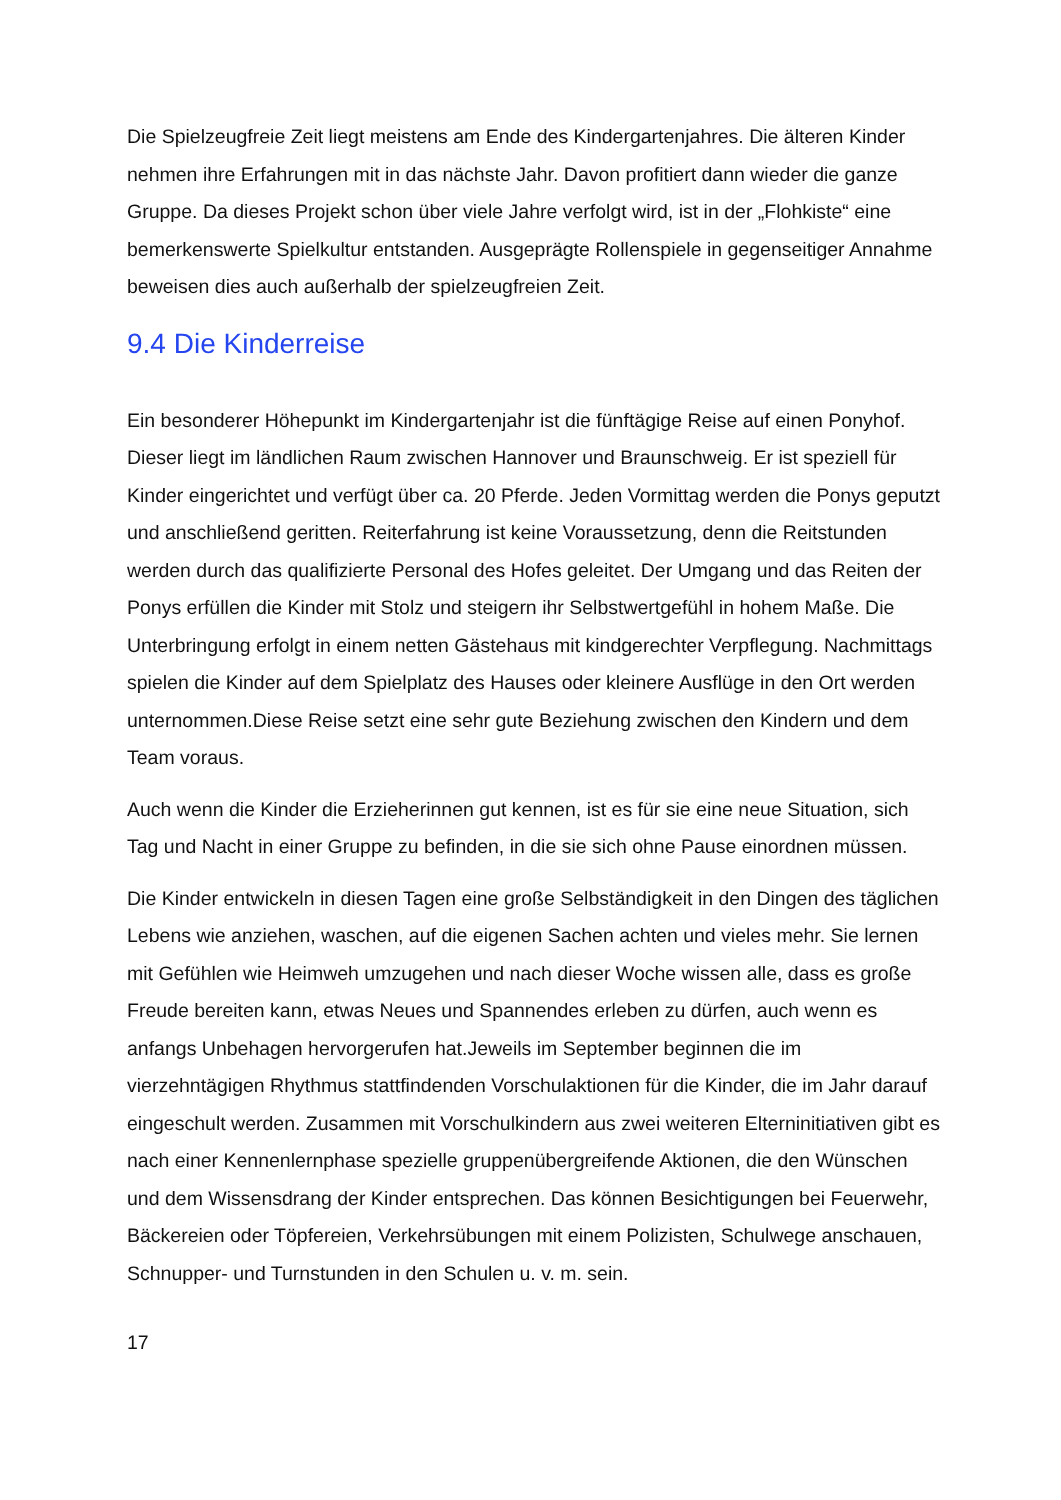Die Spielzeugfreie Zeit liegt meistens am Ende des Kindergartenjahres. Die älteren Kinder nehmen ihre Erfahrungen mit in das nächste Jahr. Davon profitiert dann wieder die ganze Gruppe. Da dieses Projekt schon über viele Jahre verfolgt wird, ist in der „Flohkiste“ eine bemerkenswerte Spielkultur entstanden. Ausgeprägte Rollenspiele in gegenseitiger Annahme beweisen dies auch außerhalb der spielzeugfreien Zeit.
9.4 Die Kinderreise
Ein besonderer Höhepunkt im Kindergartenjahr ist die fünftägige Reise auf einen Ponyhof. Dieser liegt im ländlichen Raum zwischen Hannover und Braunschweig. Er ist speziell für Kinder eingerichtet und verfügt über ca. 20 Pferde. Jeden Vormittag werden die Ponys geputzt und anschließend geritten. Reiterfahrung ist keine Voraussetzung, denn die Reitstunden werden durch das qualifizierte Personal des Hofes geleitet. Der Umgang und das Reiten der Ponys erfüllen die Kinder mit Stolz und steigern ihr Selbstwertgefühl in hohem Maße. Die Unterbringung erfolgt in einem netten Gästehaus mit kindgerechter Verpflegung. Nachmittags spielen die Kinder auf dem Spielplatz des Hauses oder kleinere Ausflüge in den Ort werden unternommen.Diese Reise setzt eine sehr gute Beziehung zwischen den Kindern und dem Team voraus.
Auch wenn die Kinder die Erzieherinnen gut kennen, ist es für sie eine neue Situation, sich Tag und Nacht in einer Gruppe zu befinden, in die sie sich ohne Pause einordnen müssen.
Die Kinder entwickeln in diesen Tagen eine große Selbständigkeit in den Dingen des täglichen Lebens wie anziehen, waschen, auf die eigenen Sachen achten und vieles mehr. Sie lernen mit Gefühlen wie Heimweh umzugehen und nach dieser Woche wissen alle, dass es große Freude bereiten kann, etwas Neues und Spannendes erleben zu dürfen, auch wenn es anfangs Unbehagen hervorgerufen hat.Jeweils im September beginnen die im vierzehntägigen Rhythmus stattfindenden Vorschulaktionen für die Kinder, die im Jahr darauf eingeschult werden. Zusammen mit Vorschulkindern aus zwei weiteren Elterninitiativen gibt es nach einer Kennenlernphase spezielle gruppenübergreifende Aktionen, die den Wünschen und dem Wissensdrang der Kinder entsprechen. Das können Besichtigungen bei Feuerwehr, Bäckereien oder Töpfereien, Verkehrsübungen mit einem Polizisten, Schulwege anschauen, Schnupper- und Turnstunden in den Schulen u. v. m. sein.
17